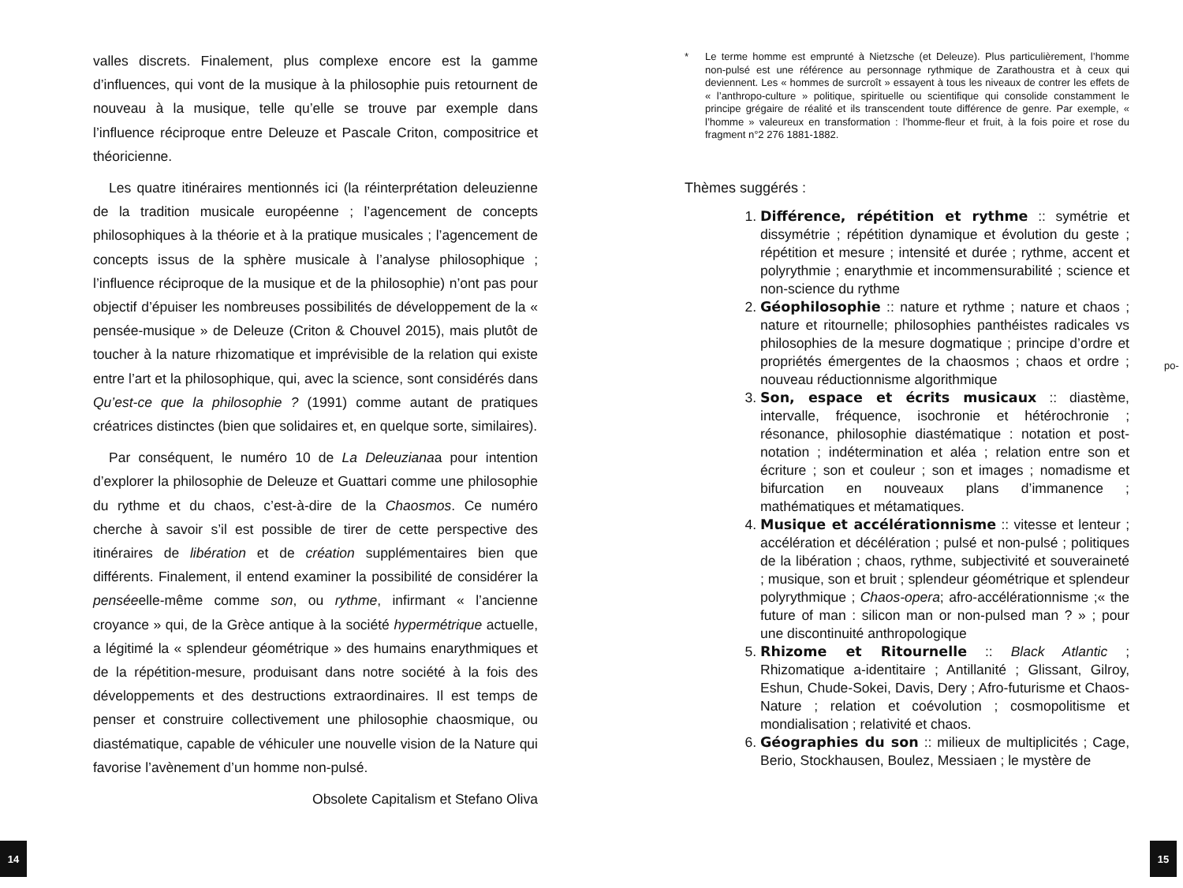valles discrets. Finalement, plus complexe encore est la gamme d’influences, qui vont de la musique à la philosophie puis retournent de nouveau à la musique, telle qu’elle se trouve par exemple dans l’influence réciproque entre Deleuze et Pascale Criton, compositrice et théoricienne.
Les quatre itinéraires mentionnés ici (la réinterprétation deleuzienne de la tradition musicale européenne ; l’agencement de concepts philosophiques à la théorie et à la pratique musicales ; l’agencement de concepts issus de la sphère musicale à l’analyse philosophique ; l’influence réciproque de la musique et de la philosophie) n’ont pas pour objectif d’épuiser les nombreuses possibilités de développement de la « pensée-musique » de Deleuze (Criton & Chouvel 2015), mais plutôt de toucher à la nature rhizomatique et imprévisible de la relation qui existe entre l’art et la philosophique, qui, avec la science, sont considérés dans Qu’est-ce que la philosophie ? (1991) comme autant de pratiques créatrices distinctes (bien que solidaires et, en quelque sorte, similaires).
Par conséquent, le numéro 10 de La Deleuzianaa pour intention d’explorer la philosophie de Deleuze et Guattari comme une philosophie du rythme et du chaos, c’est-à-dire de la Chaosmos. Ce numéro cherche à savoir s’il est possible de tirer de cette perspective des itinéraires de libération et de création supplémentaires bien que différents. Finalement, il entend examiner la possibilité de considérer la penséeelle-même comme son, ou rythme, infirmant « l’ancienne croyance » qui, de la Grèce antique à la société hypermétrique actuelle, a légitimé la « splendeur géométrique » des humains enarythmiques et de la répétition-mesure, produisant dans notre société à la fois des développements et des destructions extraordinaires. Il est temps de penser et construire collectivement une philosophie chaosmique, ou diastématique, capable de véhiculer une nouvelle vision de la Nature qui favorise l’avènement d’un homme non-pulsé.
Obsolete Capitalism et Stefano Oliva
* Le terme homme est emprunté à Nietzsche (et Deleuze). Plus particulièrement, l’homme non-pulsé est une référence au personnage rythmique de Zarathoustra et à ceux qui deviennent. Les « hommes de surcroît » essayent à tous les niveaux de contrer les effets de « l’anthropo-culture » politique, spirituelle ou scientifique qui consolide constamment le principe grégaire de réalité et ils transcendent toute différence de genre. Par exemple, « l’homme » valeureux en transformation : l’homme-fleur et fruit, à la fois poire et rose du fragment n°2 276 1881-1882.
Thèmes suggérés :
1. Différence, répétition et rythme :: symétrie et dissymétrie ; répétition dynamique et évolution du geste ; répétition et mesure ; intensité et durée ; rythme, accent et polyrythmie ; enarythmie et incommensurabilité ; science et non-science du rythme
2. Géophilosophie :: nature et rythme ; nature et chaos ; nature et ritournelle; philosophies panthéistes radicales vs philosophies de la mesure dogmatique ; principe d’ordre et propriétés émergentes de la chaosmos ; chaos et ordre ; nouveau réductionnisme algorithmique
3. Son, espace et écrits musicaux :: diastème, intervalle, fréquence, isochronie et hétérochronie ; résonance, philosophie diastématique : notation et post-notation ; indétermination et aléa ; relation entre son et écriture ; son et couleur ; son et images ; nomadisme et bifurcation en nouveaux plans d’immanence ; mathématiques et métamatiques.
4. Musique et accélérationnisme :: vitesse et lenteur ; accélération et décélération ; pulsé et non-pulsé ; politiques de la libération ; chaos, rythme, subjectivité et souveraineté ; musique, son et bruit ; splendeur géométrique et splendeur polyrythmique ; Chaos-opera; afro-accélérationnisme ;« the future of man : silicon man or non-pulsed man ? » ; pour une discontinuité anthropologique
5. Rhizome et Ritournelle :: Black Atlantic ; Rhizomatique a-identitaire ; Antillanité ; Glissant, Gilroy, Eshun, Chude-Sokei, Davis, Dery ; Afro-futurisme et Chaos-Nature ; relation et coévolution ; cosmopolitisme et mondialisation ; relativité et chaos.
6. Géographies du son :: milieux de multiplicités ; Cage, Berio, Stockhausen, Boulez, Messiaen ; le mystère de
po-
14 15